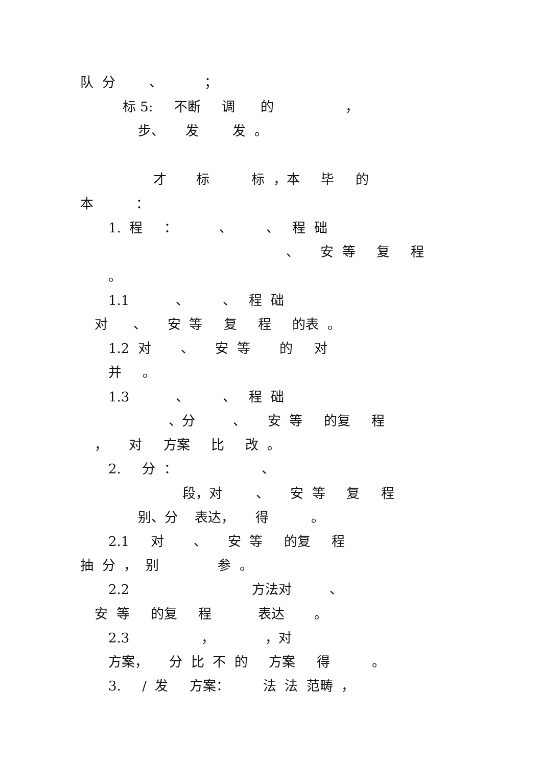队 分 、 ；
标 5: 不断 调 的 ，
步、 发 发 。
才 标 标 ，本 毕 的
本 ：
1. 程 ： 、 、 程 础
、 安 等 复 程
。
1.1 、 、 程 础
对 、 安 等 复 程 的表 。
1.2 对 、 安 等 的 对
并 。
1.3 、 、 程 础
、分 、 安 等 的复 程
， 对 方案 比 改 。
2. 分 ： 、
段，对 、 安 等 复 程
别、分 表达， 得 。
2.1 对 、 安 等 的复 程
抽 分 ， 别 参 。
2.2 方法对 、
安 等 的复 程 表达 。
2.3 ， ，对
方案， 分 比 不 的 方案 得 。
3. / 发 方案： 法 法 范畴 ，